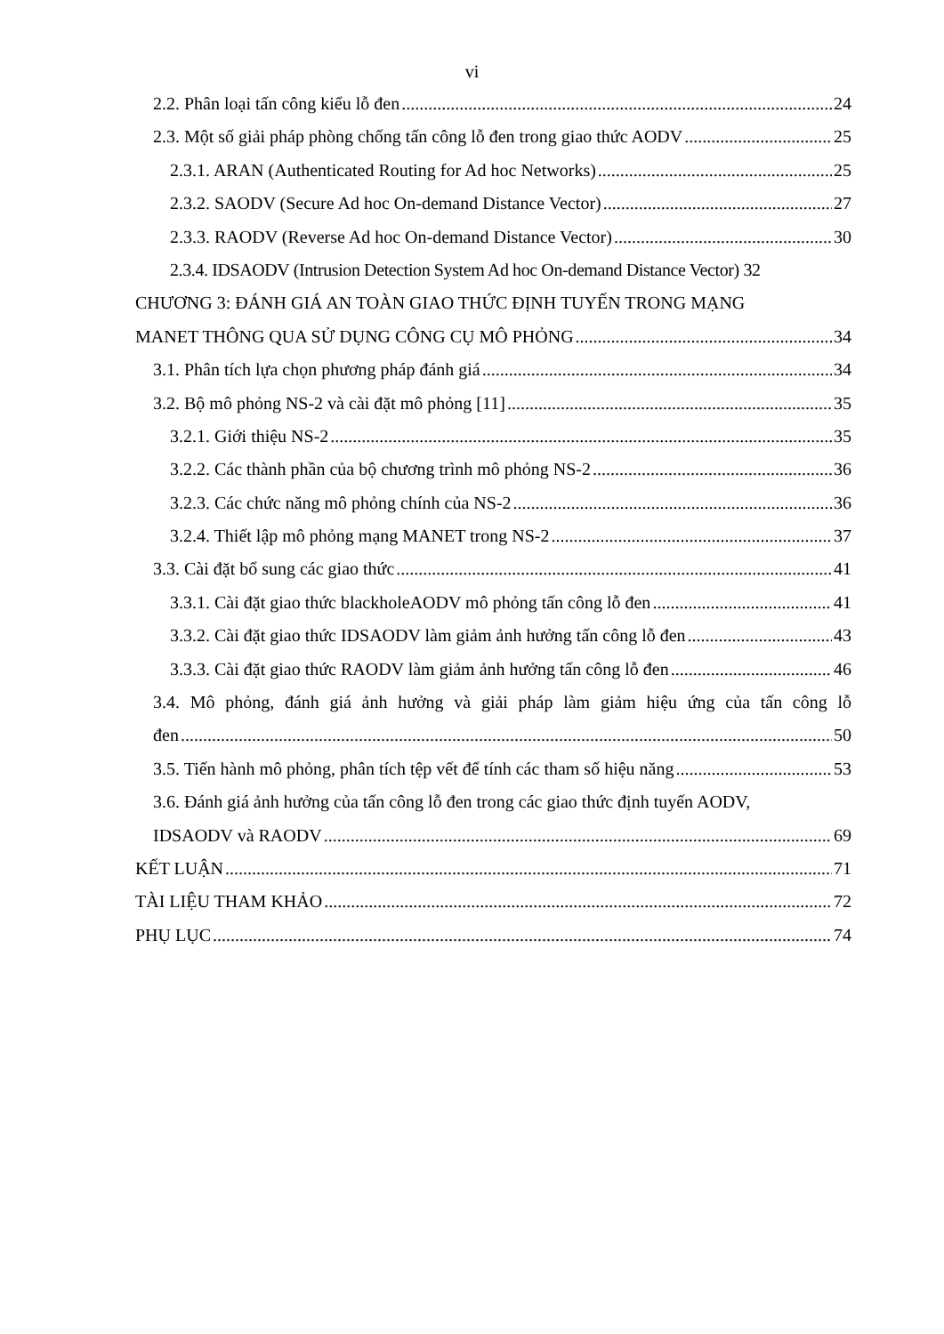vi
2.2. Phân loại tấn công kiểu lỗ đen 24
2.3. Một số giải pháp phòng chống tấn công lỗ đen trong giao thức AODV 25
2.3.1. ARAN (Authenticated Routing for Ad hoc Networks) 25
2.3.2. SAODV (Secure Ad hoc On-demand Distance Vector) 27
2.3.3. RAODV (Reverse Ad hoc On-demand Distance Vector) 30
2.3.4. IDSAODV (Intrusion Detection System Ad hoc On-demand Distance Vector) 32
CHƯƠNG 3: ĐÁNH GIÁ AN TOÀN GIAO THỨC ĐỊNH TUYẾN TRONG MẠNG
MANET THÔNG QUA SỬ DỤNG CÔNG CỤ MÔ PHỎNG 34
3.1. Phân tích lựa chọn phương pháp đánh giá 34
3.2. Bộ mô phỏng NS-2 và cài đặt mô phỏng [11] 35
3.2.1. Giới thiệu NS-2 35
3.2.2. Các thành phần của bộ chương trình mô phỏng NS-2 36
3.2.3. Các chức năng mô phỏng chính của NS-2 36
3.2.4. Thiết lập mô phỏng mạng MANET trong NS-2 37
3.3. Cài đặt bổ sung các giao thức 41
3.3.1. Cài đặt giao thức blackholeAODV mô phỏng tấn công lỗ đen 41
3.3.2. Cài đặt giao thức IDSAODV làm giảm ảnh hưởng tấn công lỗ đen 43
3.3.3. Cài đặt giao thức RAODV làm giảm ảnh hưởng tấn công lỗ đen 46
3.4. Mô phỏng, đánh giá ảnh hưởng và giải pháp làm giảm hiệu ứng của tấn công lỗ
đen 50
3.5. Tiến hành mô phỏng, phân tích tệp vết để tính các tham số hiệu năng 53
3.6. Đánh giá ảnh hưởng của tấn công lỗ đen trong các giao thức định tuyến AODV,
IDSAODV và RAODV 69
KẾT LUẬN 71
TÀI LIỆU THAM KHẢO 72
PHỤ LỤC 74